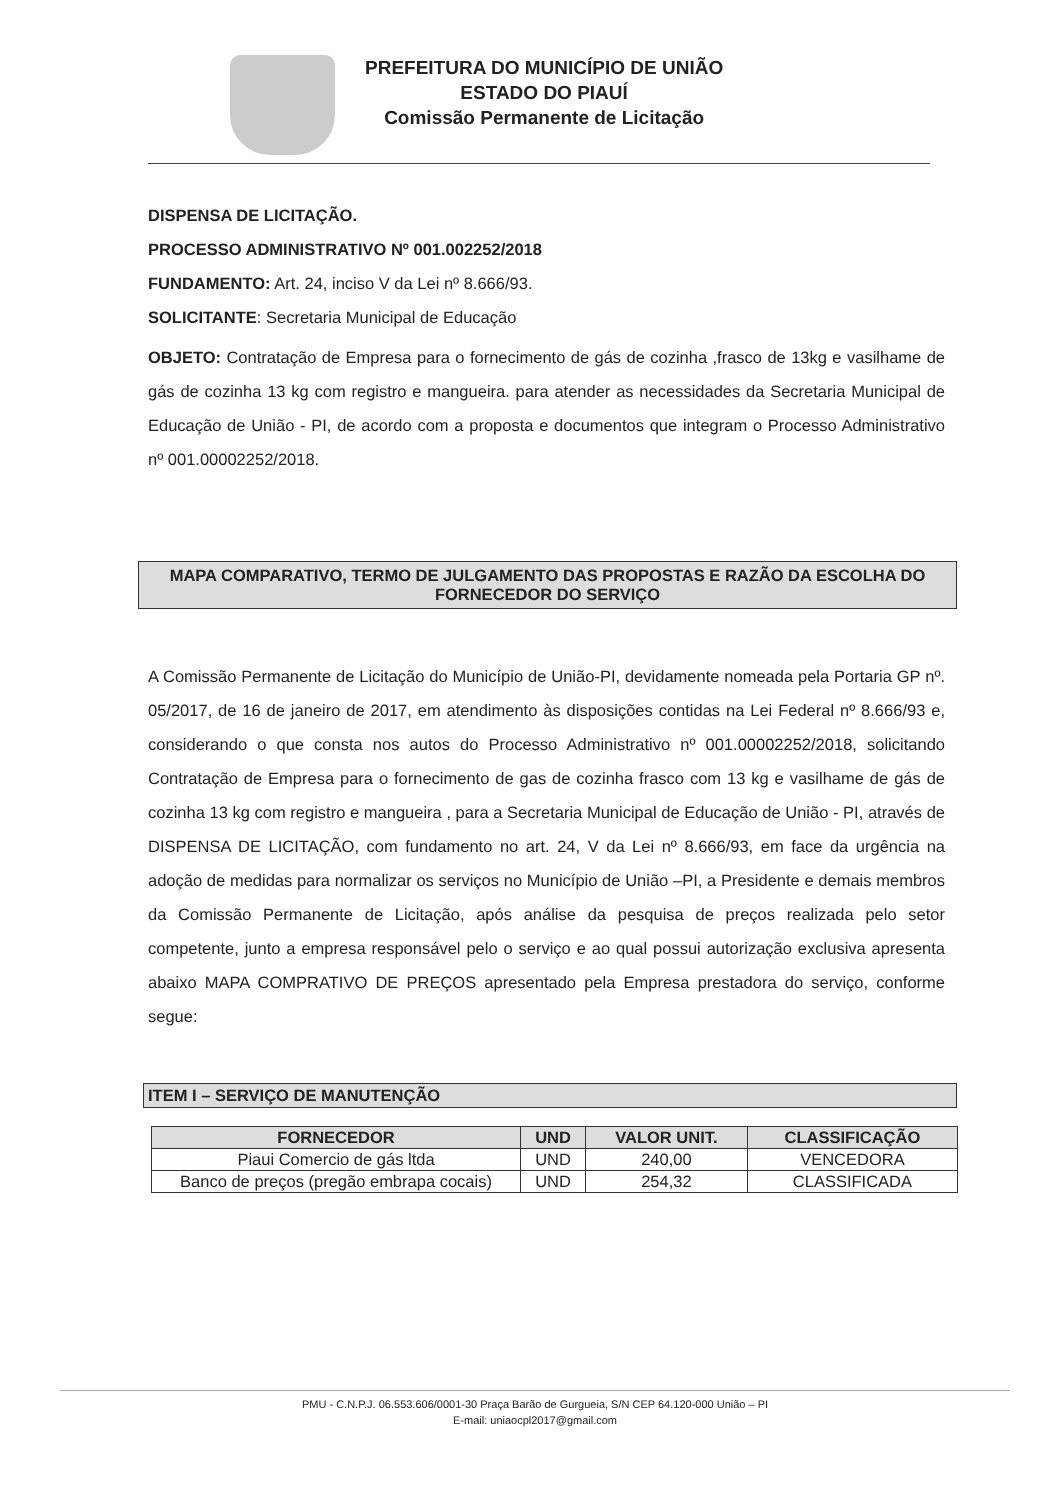PREFEITURA DO MUNICÍPIO DE UNIÃO
ESTADO DO PIAUÍ
Comissão Permanente de Licitação
DISPENSA DE LICITAÇÃO.
PROCESSO ADMINISTRATIVO Nº 001.002252/2018
FUNDAMENTO: Art. 24, inciso V da Lei nº 8.666/93.
SOLICITANTE: Secretaria Municipal de Educação
OBJETO: Contratação de Empresa para o fornecimento de gás de cozinha ,frasco de 13kg e vasilhame de gás de cozinha 13 kg com registro e mangueira. para atender as necessidades da Secretaria Municipal de Educação de União - PI, de acordo com a proposta e documentos que integram o Processo Administrativo nº 001.00002252/2018.
MAPA COMPARATIVO, TERMO DE JULGAMENTO DAS PROPOSTAS E RAZÃO DA ESCOLHA DO FORNECEDOR DO SERVIÇO
A Comissão Permanente de Licitação do Município de União-PI, devidamente nomeada pela Portaria GP nº. 05/2017, de 16 de janeiro de 2017, em atendimento às disposições contidas na Lei Federal nº 8.666/93 e, considerando o que consta nos autos do Processo Administrativo nº 001.00002252/2018, solicitando Contratação de Empresa para o fornecimento de gas de cozinha frasco com 13 kg e vasilhame de gás de cozinha 13 kg com registro e mangueira , para a Secretaria Municipal de Educação de União - PI, através de DISPENSA DE LICITAÇÃO, com fundamento no art. 24, V da Lei nº 8.666/93, em face da urgência na adoção de medidas para normalizar os serviços no Município de União –PI, a Presidente e demais membros da Comissão Permanente de Licitação, após análise da pesquisa de preços realizada pelo setor competente, junto a empresa responsável pelo o serviço e ao qual possui autorização exclusiva apresenta abaixo MAPA COMPRATIVO DE PREÇOS apresentado pela Empresa prestadora do serviço, conforme segue:
ITEM I – SERVIÇO DE MANUTENÇÃO
| FORNECEDOR | UND | VALOR UNIT. | CLASSIFICAÇÃO |
| --- | --- | --- | --- |
| Piaui Comercio de gás ltda | UND | 240,00 | VENCEDORA |
| Banco de preços (pregão embrapa cocais) | UND | 254,32 | CLASSIFICADA |
PMU - C.N.P.J. 06.553.606/0001-30 Praça Barão de Gurgueia, S/N CEP 64.120-000 União – PI
E-mail: uniaocpl2017@gmail.com